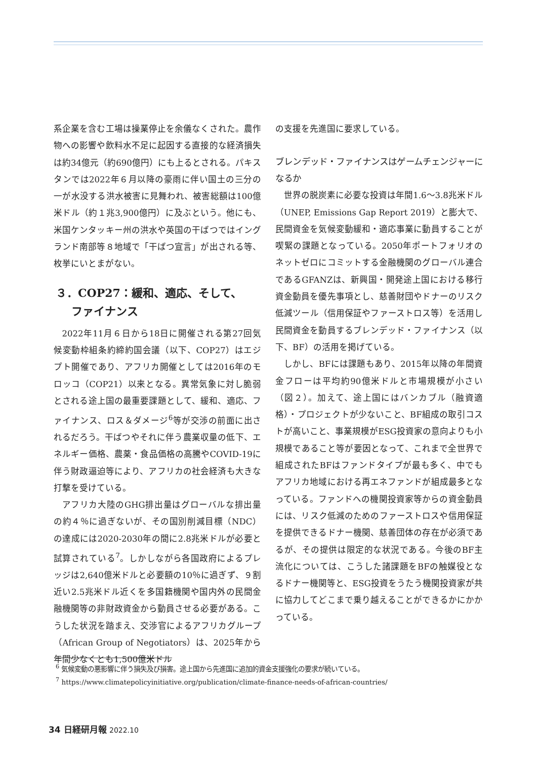系企業を含む工場は操業停止を余儀なくされた。農作物への影響や飲料水不足に起因する直接的な経済損失は約34億元（約690億円）にも上るとされる。パキスタンでは2022年６月以降の豪雨に伴い国土の三分の一が水没する洪水被害に見舞われ、被害総額は100億米ドル（約１兆3,900億円）に及ぶという。他にも、米国ケンタッキー州の洪水や英国の干ばつではイングランド南部等８地域で「干ばつ宣言」が出される等、枚挙にいとまがない。
３．COP27：緩和、適応、そして、
ファイナンス
2022年11月６日から18日に開催される第27回気候変動枠組条約締約国会議（以下、COP27）はエジプト開催であり、アフリカ開催としては2016年のモロッコ（COP21）以来となる。異常気象に対し脆弱とされる途上国の最重要課題として、緩和、適応、ファイナンス、ロス＆ダメージ<sup>6</sup>等が交渉の前面に出されるだろう。干ばつやそれに伴う農業収量の低下、エネルギー価格、農薬・食品価格の高騰やCOVID-19に伴う財政逼迫等により、アフリカの社会経済も大きな打撃を受けている。
アフリカ大陸のGHG排出量はグローバルな排出量の約４％に過ぎないが、その国別削減目標（NDC）の達成には2020-2030年の間に2.8兆米ドルが必要と試算されている<sup>7</sup>。しかしながら各国政府によるプレッジは2,640億米ドルと必要額の10％に過ぎず、９割近い2.5兆米ドル近くを多国籍機関や国内外の民間金融機関等の非財政資金から動員させる必要がある。こうした状況を踏まえ、交渉官によるアフリカグループ（African Group of Negotiators）は、2025年から年間少なくとも1,500億米ドル
の支援を先進国に要求している。
ブレンデッド・ファイナンスはゲームチェンジャーになるか
世界の脱炭素に必要な投資は年間1.6～3.8兆米ドル（UNEP, Emissions Gap Report 2019）と膨大で、民間資金を気候変動緩和・適応事業に動員することが喫緊の課題となっている。2050年ポートフォリオのネットゼロにコミットする金融機関のグローバル連合であるGFANZは、新興国・開発途上国における移行資金動員を優先事項とし、慈善財団やドナーのリスク低減ツール（信用保証やファーストロス等）を活用し民間資金を動員するブレンデッド・ファイナンス（以下、BF）の活用を掲げている。
しかし、BFには課題もあり、2015年以降の年間資金フローは平均約90億米ドルと市場規模が小さい（図２）。加えて、途上国にはバンカブル（融資適格）・プロジェクトが少ないこと、BF組成の取引コストが高いこと、事業規模がESG投資家の意向よりも小規模であること等が要因となって、これまで全世界で組成されたBFはファンドタイプが最も多く、中でもアフリカ地域における再エネファンドが組成最多となっている。ファンドへの機関投資家等からの資金動員には、リスク低減のためのファーストロスや信用保証を提供できるドナー機関、慈善団体の存在が必須であるが、その提供は限定的な状況である。今後のBF主流化については、こうした諸課題をBFの触媒役となるドナー機関等と、ESG投資をうたう機関投資家が共に協力してどこまで乗り越えることができるかにかかっている。
<sup>6</sup> 気候変動の悪影響に伴う損失及び損害。途上国から先進国に追加的資金支援強化の要求が続いている。
<sup>7</sup> https://www.climatepolicyinitiative.org/publication/climate-finance-needs-of-african-countries/
34 日経研月報 2022.10